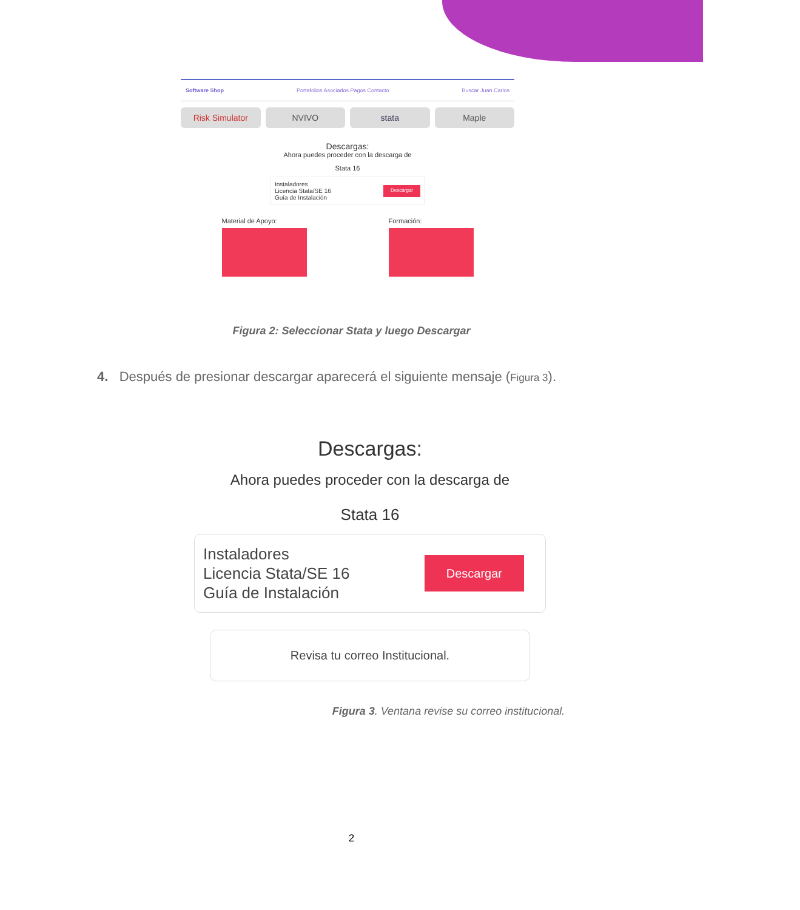Software Shop Portafolios Asociados Pagos Contacto Buscar Juan Carlos
Risk Simulator NVIVO stata Maple
Descargas:
Ahora puedes proceder con la descarga de
Stata 16
Instaladores
Licencia Stata/SE 16
Guía de Instalación
Descargar
Material de Apoyo: Formación:
Figura 2: Seleccionar Stata y luego Descargar
4. Después de presionar descargar aparecerá el siguiente mensaje (Figura 3).
Descargas:
Ahora puedes proceder con la descarga de
Stata 16
Instaladores
Licencia Stata/SE 16
Guía de Instalación
Descargar
Revisa tu correo Institucional.
Figura 3. Ventana revise su correo institucional.
2